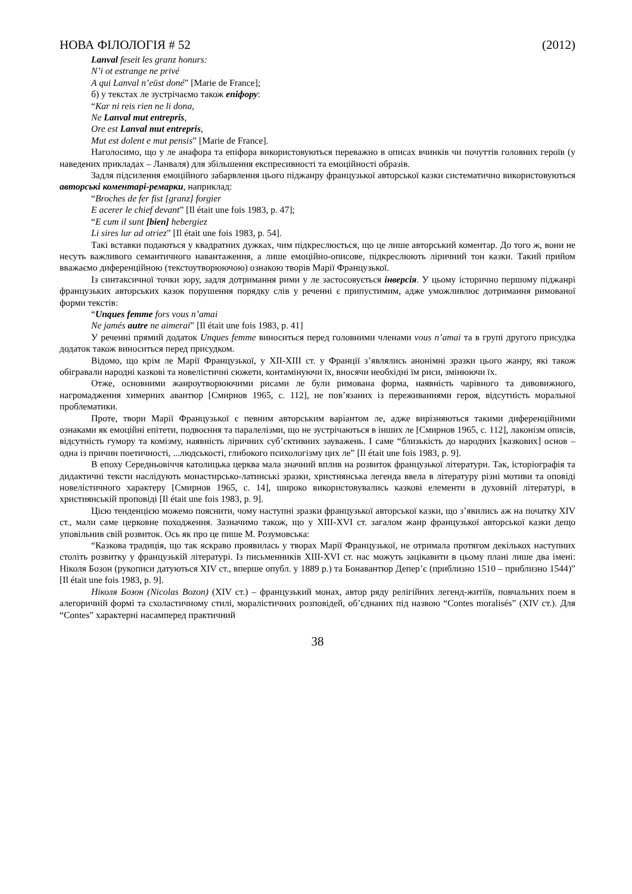НОВА ФІЛОЛОГІЯ # 52 (2012)
Lanval feseit les granz honurs:
N’i ot estrange ne privé
A qui Lanval n’eüst doné” [Marie de France];
б) у текстах ле зустрічаємо також епіфору:
“Kar ni reis rien ne li dona,
Ne Lanval mut entrepris,
Ore est Lanval mut entrepris,
Mut est dolent e mut pensis” [Marie de France].
Наголосимо, що у ле анафора та епіфора використовуються переважно в описах вчинків чи почуттів головних героїв (у наведених прикладах – Ланваля) для збільшення експресивності та емоційності образів.
Задля підсилення емоційного забарвлення цього піджанру французької авторської казки систематично використовуються авторські коментарі-ремарки, наприклад:
“Broches de fer fist [granz] forgier
E acerer le chief devant” [Il était une fois 1983, p. 47];
“E cum il sunt [bien] hebergiez
Li sires lur ad otriez” [Il était une fois 1983, p. 54].
Такі вставки подаються у квадратних дужках, чим підкреслюється, що це лише авторський коментар. До того ж, вони не несуть важливого семантичного навантаження, а лише емоційно-описове, підкреслюють ліричний тон казки. Такий прийом вважаємо диференційною (текстоутворюючою) ознакою творів Марії Французької.
Із синтаксичної точки зору, задля дотримання рими у ле застосовується інверсія. У цьому історично першому піджанрі французьких авторських казок порушення порядку слів у реченні є припустимим, адже уможливлює дотримання римованої форми текстів:
“Unques femme fors vous n’amai
Ne jamés autre ne aimerai” [Il était une fois 1983, p. 41]
У реченні прямий додаток Unques femme виноситься перед головними членами vous n’amai та в групі другого присудка додаток також виноситься перед присудком.
Відомо, що крім ле Марії Французької, у XII-XIII ст. у Франції з’являлись анонімні зразки цього жанру, які також обігравали народні казкові та новелістичні сюжети, контамінуючи їх, вносячи необхідні їм риси, змінюючи їх.
Отже, основними жанроутворюючими рисами ле були римована форма, наявність чарівного та дивовижного, нагромадження химерних авантюр [Смирнов 1965, с. 112], не пов’язаних із переживаннями героя, відсутність моральної проблематики.
Проте, твори Марії Французької є певним авторським варіантом ле, адже вирізняються такими диференційними ознаками як емоційні епітети, подвоєння та паралелізми, що не зустрічаються в інших ле [Смирнов 1965, с. 112], лаконізм описів, відсутність гумору та комізму, наявність ліричних суб’єктивних зауважень. І саме “близькість до народних [казкових] основ – одна із причин поетичності, ...людськості, глибокого психологізму цих ле” [Il était une fois 1983, p. 9].
В епоху Середньовіччя католицька церква мала значний вплив на розвиток французької літератури. Так, історіографія та дидактичні тексти наслідують монастирсько-латинські зразки, християнська легенда ввела в літературу різні мотиви та оповіді новелістичного характеру [Смирнов 1965, с. 14], широко використовувались казкові елементи в духовній літературі, в християнській проповіді [Il était une fois 1983, p. 9].
Цією тенденцією можемо пояснити, чому наступні зразки французької авторської казки, що з’явились аж на початку XIV ст., мали саме церковне походження. Зазначимо також, що у XIII-XVI ст. загалом жанр французької авторської казки дещо уповільнив свій розвиток. Ось як про це пише М. Розумовська:
“Казкова традиція, що так яскраво проявилась у творах Марії Французької, не отримала протягом декількох наступних століть розвитку у французькій літературі. Із письменників XIII-XVI ст. нас можуть зацікавити в цьому плані лише два імені: Ніколя Бозон (рукописи датуються XIV ст., вперше опубл. у 1889 р.) та Бонавантюр Депер’є (приблизно 1510 – приблизно 1544)” [Il était une fois 1983, p. 9].
Ніколя Бозон (Nicolas Bozon) (XIV ст.) – французький монах, автор ряду релігійних легенд-житіїв, повчальних поем в алегоричній формі та схоластичному стилі, моралістичних розповідей, об’єднаних під назвою “Contes moralisés” (XIV ст.). Для “Contes” характерні насамперед практичний
38